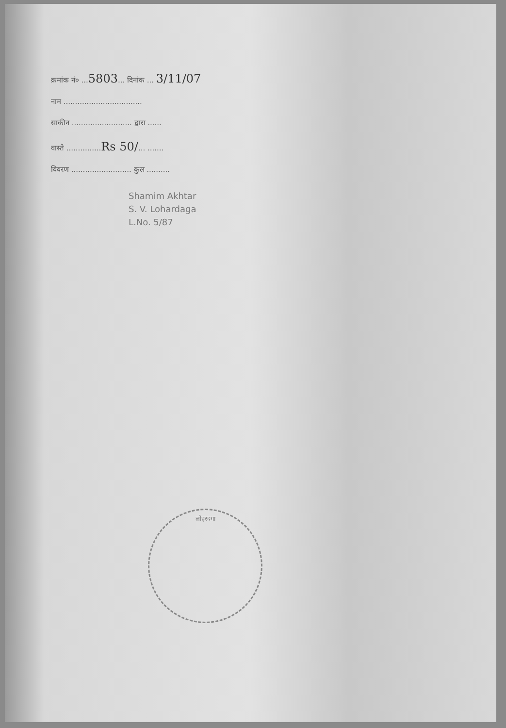क्रमांक नं० ...5803... दिनांक ... 3/11/07
नाम ..................................
साकीन .......................... द्वारा ......
वास्ते ...............Rs 50/... .......
विवरण .......................... कुल ..........
Shamim Akhtar
S. V. Lohardaga
L.No. 5/87
लोहरदगा